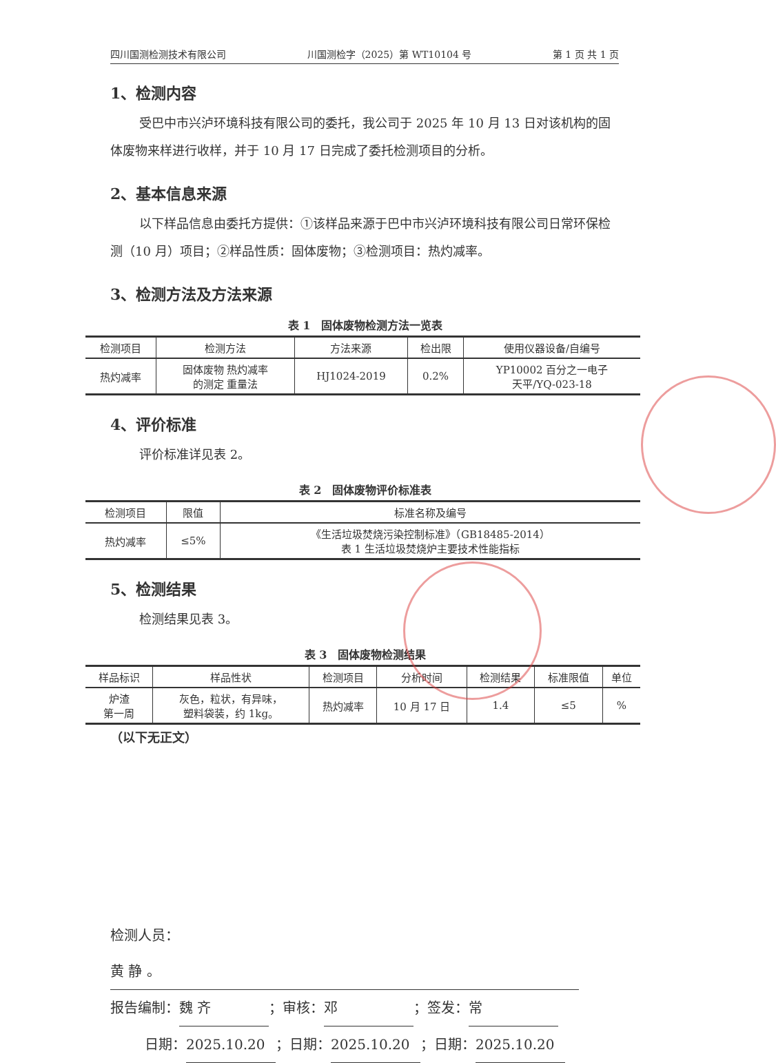四川国测检测技术有限公司 川国测检字（2025）第 WT10104 号 第 1 页 共 1 页
1、检测内容
受巴中市兴泸环境科技有限公司的委托，我公司于 2025 年 10 月 13 日对该机构的固体废物来样进行收样，并于 10 月 17 日完成了委托检测项目的分析。
2、基本信息来源
以下样品信息由委托方提供：①该样品来源于巴中市兴泸环境科技有限公司日常环保检测（10 月）项目；②样品性质：固体废物；③检测项目：热灼减率。
3、检测方法及方法来源
表 1　固体废物检测方法一览表
| 检测项目 | 检测方法 | 方法来源 | 检出限 | 使用仪器设备/自编号 |
| --- | --- | --- | --- | --- |
| 热灼减率 | 固体废物 热灼减率 的测定 重量法 | HJ1024-2019 | 0.2% | YP10002 百分之一电子 天平/YQ-023-18 |
4、评价标准
评价标准详见表 2。
表 2　固体废物评价标准表
| 检测项目 | 限值 | 标准名称及编号 |
| --- | --- | --- |
| 热灼减率 | ≤5% | 《生活垃圾焚烧污染控制标准》（GB18485-2014） 表 1 生活垃圾焚烧炉主要技术性能指标 |
5、检测结果
检测结果见表 3。
表 3　固体废物检测结果
| 样品标识 | 样品性状 | 检测项目 | 分析时间 | 检测结果 | 标准限值 | 单位 |
| --- | --- | --- | --- | --- | --- | --- |
| 炉渣 第一周 | 灰色，粒状，有异味， 塑料袋装，约 1kg。 | 热灼减率 | 10 月 17 日 | 1.4 | ≤5 | % |
（以下无正文）
检测人员： 黄 静 。
报告编制： 魏 齐 ；审核： 邓 ；签发： 常
日期： 2025.10.20 ；日期： 2025.10.20 ；日期： 2025.10.20